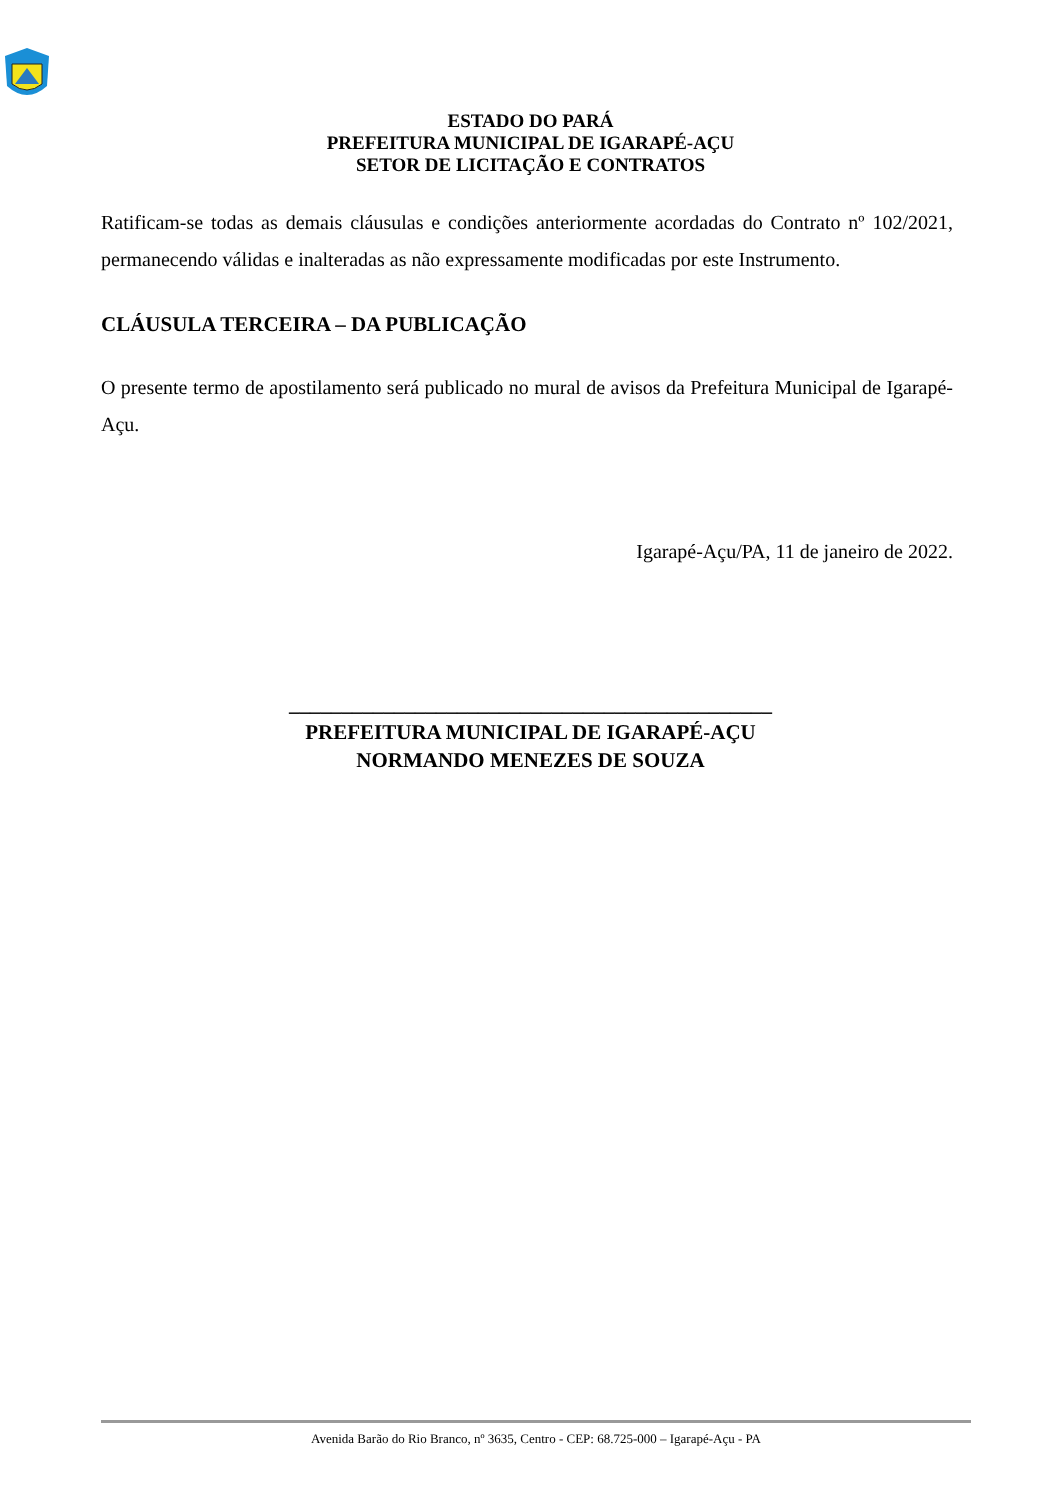ESTADO DO PARÁ
PREFEITURA MUNICIPAL DE IGARAPÉ-AÇU
SETOR DE LICITAÇÃO E CONTRATOS
Ratificam-se todas as demais cláusulas e condições anteriormente acordadas do Contrato nº 102/2021, permanecendo válidas e inalteradas as não expressamente modificadas por este Instrumento.
CLÁUSULA TERCEIRA – DA PUBLICAÇÃO
O presente termo de apostilamento será publicado no mural de avisos da Prefeitura Municipal de Igarapé-Açu.
Igarapé-Açu/PA, 11 de janeiro de 2022.
______________________________________________
PREFEITURA MUNICIPAL DE IGARAPÉ-AÇU
NORMANDO MENEZES DE SOUZA
Avenida Barão do Rio Branco, nº 3635, Centro - CEP: 68.725-000 – Igarapé-Açu - PA